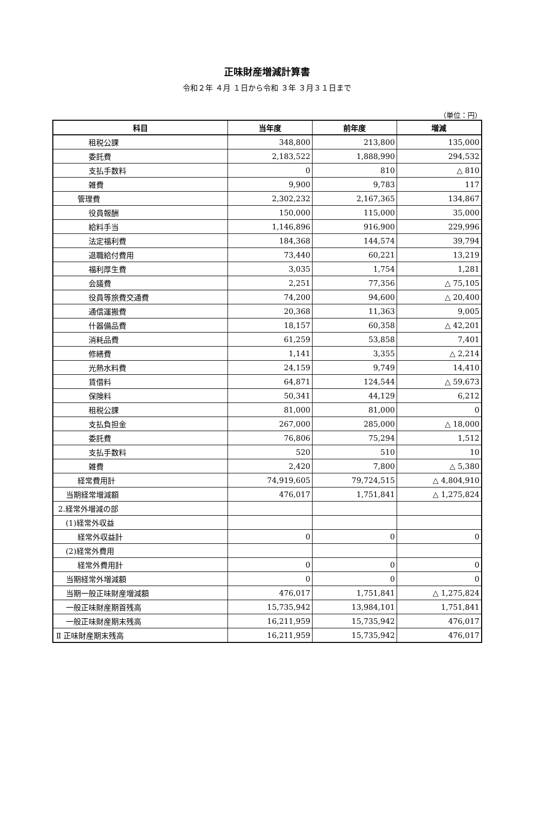正味財産増減計算書
令和２年 ４月 １日から令和 ３年 ３月３１日まで
（単位：円）
| 科目 | 当年度 | 前年度 | 増減 |
| --- | --- | --- | --- |
| 租税公課 | 348,800 | 213,800 | 135,000 |
| 委託費 | 2,183,522 | 1,888,990 | 294,532 |
| 支払手数料 | 0 | 810 | △ 810 |
| 雑費 | 9,900 | 9,783 | 117 |
| 管理費 | 2,302,232 | 2,167,365 | 134,867 |
| 役員報酬 | 150,000 | 115,000 | 35,000 |
| 給料手当 | 1,146,896 | 916,900 | 229,996 |
| 法定福利費 | 184,368 | 144,574 | 39,794 |
| 退職給付費用 | 73,440 | 60,221 | 13,219 |
| 福利厚生費 | 3,035 | 1,754 | 1,281 |
| 会議費 | 2,251 | 77,356 | △ 75,105 |
| 役員等旅費交通費 | 74,200 | 94,600 | △ 20,400 |
| 通信運搬費 | 20,368 | 11,363 | 9,005 |
| 什器備品費 | 18,157 | 60,358 | △ 42,201 |
| 消耗品費 | 61,259 | 53,858 | 7,401 |
| 修繕費 | 1,141 | 3,355 | △ 2,214 |
| 光熱水料費 | 24,159 | 9,749 | 14,410 |
| 賃借料 | 64,871 | 124,544 | △ 59,673 |
| 保険料 | 50,341 | 44,129 | 6,212 |
| 租税公課 | 81,000 | 81,000 | 0 |
| 支払負担金 | 267,000 | 285,000 | △ 18,000 |
| 委託費 | 76,806 | 75,294 | 1,512 |
| 支払手数料 | 520 | 510 | 10 |
| 雑費 | 2,420 | 7,800 | △ 5,380 |
| 経常費用計 | 74,919,605 | 79,724,515 | △ 4,804,910 |
| 当期経常増減額 | 476,017 | 1,751,841 | △ 1,275,824 |
| 2.経常外増減の部 | | | |
| (1)経常外収益 | | | |
| 経常外収益計 | 0 | 0 | 0 |
| (2)経常外費用 | | | |
| 経常外費用計 | 0 | 0 | 0 |
| 当期経常外増減額 | 0 | 0 | 0 |
| 当期一般正味財産増減額 | 476,017 | 1,751,841 | △ 1,275,824 |
| 一般正味財産期首残高 | 15,735,942 | 13,984,101 | 1,751,841 |
| 一般正味財産期末残高 | 16,211,959 | 15,735,942 | 476,017 |
| Ⅱ 正味財産期末残高 | 16,211,959 | 15,735,942 | 476,017 |